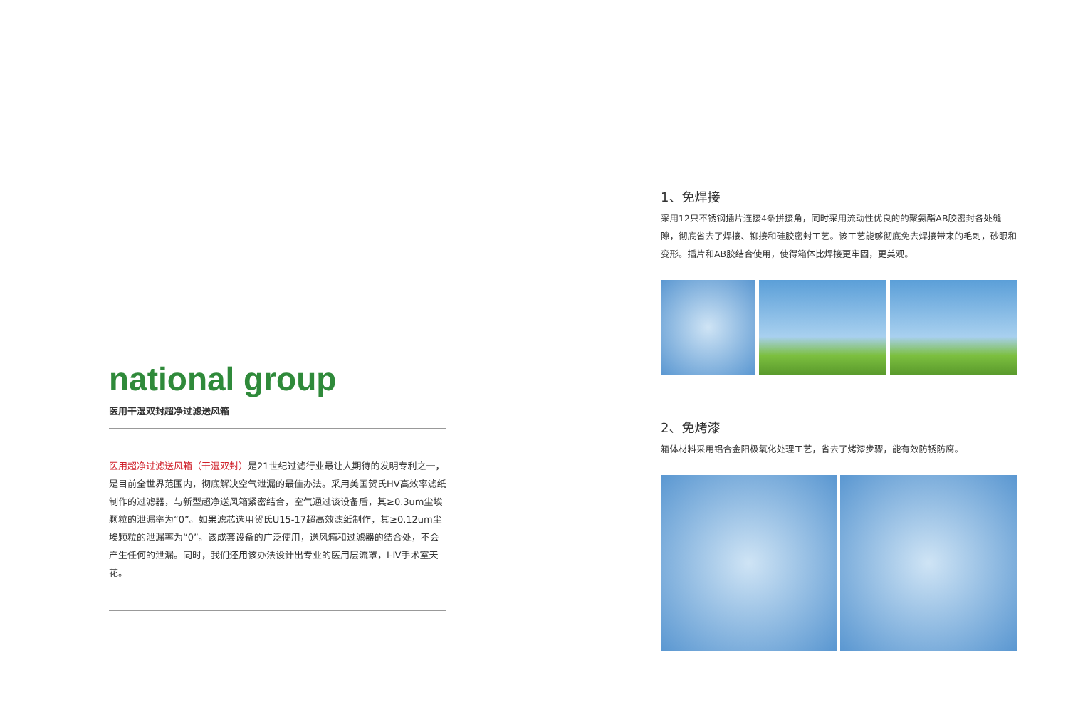national group
医用干湿双封超净过滤送风箱
医用超净过滤送风箱（干湿双封）是21世纪过滤行业最让人期待的发明专利之一，是目前全世界范围内，彻底解决空气泄漏的最佳办法。采用美国贺氏HV高效率滤纸制作的过滤器，与新型超净送风箱紧密结合，空气通过该设备后，其≥0.3um尘埃颗粒的泄漏率为“0”。如果滤芯选用贺氏U15-17超高效滤纸制作，其≥0.12um尘埃颗粒的泄漏率为“0”。该成套设备的广泛使用，送风箱和过滤器的结合处，不会产生任何的泄漏。同时，我们还用该办法设计出专业的医用层流罩，Ⅰ-Ⅳ手术室天花。
1、免焊接
采用12只不锈钢插片连接4条拼接角，同时采用流动性优良的的聚氨酯AB胶密封各处缝隙，彻底省去了焊接、铆接和硅胶密封工艺。该工艺能够彻底免去焊接带来的毛刺，砂眼和变形。插片和AB胶结合使用，使得箱体比焊接更牢固，更美观。
2、免烤漆
箱体材料采用铝合金阳极氧化处理工艺，省去了烤漆步骤，能有效防锈防腐。